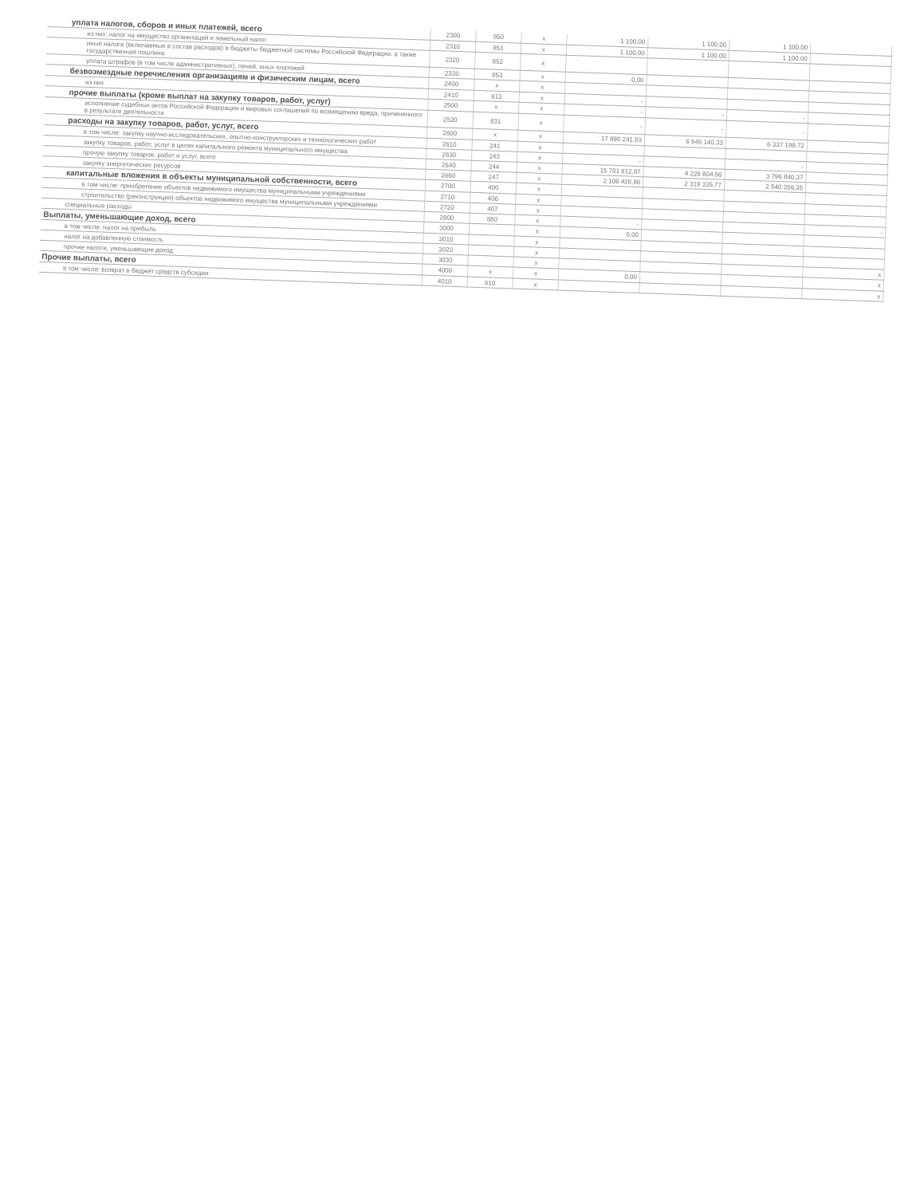| уплата налогов, сборов и иных платежей, всего | 2300 | 850 | x | 1 100,00 | 1 100,00 | 1 100,00 | |
| из них: налог на имущество организаций и земельный налог | 2310 | 851 | x | 1 100,00 | 1 100,00 | 1 100,00 | |
| иные налоги (включаемые в состав расходов) в бюджеты бюджетной системы Российской Федерации, а также государственная пошлина | 2320 | 852 | x | | | | |
| уплата штрафов (в том числе административных), пеней, иных платежей | 2330 | 853 | x | 0,00 | | | |
| безвозмездные перечисления организациям и физическим лицам, всего | 2400 | x | x | | | | |
| из них | 2410 | 613 | x | - | | | |
| прочие выплаты (кроме выплат на закупку товаров, работ, услуг) | 2500 | x | x | - | - | - | |
| исполнение судебных актов Российской Федерации и мировых соглашений по возмещению вреда, причиненного в результате деятельности | 2520 | 831 | x | - | - | - | |
| расходы на закупку товаров, работ, услуг, всего | 2600 | x | x | 17 890 241,83 | 6 546 140,33 | 6 337 199,72 | |
| в том числе: закупку научно-исследовательских, опытно-конструкторских и технологических работ | 2610 | 241 | x | | | | |
| закупку товаров, работ, услуг в целях капитального ремонта муниципального имущества | 2630 | 243 | x | - | | - | |
| прочую закупку товаров, работ и услуг, всего | 2640 | 244 | x | 15 781 812,87 | 4 226 804,56 | 3 796 840,37 | |
| закупку энергетических ресурсов | 2660 | 247 | x | 2 108 428,96 | 2 319 335,77 | 2 540 359,35 | |
| капитальные вложения в объекты муниципальной собственности, всего | 2700 | 400 | x | | | | |
| в том числе: приобретение объектов недвижимого имущества муниципальными учреждениями | 2710 | 406 | x | | | | |
| строительство (реконструкция) объектов недвижимого имущества муниципальными учреждениями | 2720 | 407 | x | | | | |
| специальные расходы | 2800 | 880 | x | - | | | - |
| Выплаты, уменьшающие доход, всего | 3000 | | x | 0,00 | | | |
| в том числе: налог на прибыль | 3010 | | x | | | | |
| налог на добавленную стоимость | 3020 | | x | | | | |
| прочие налоги, уменьшающие доход | 3030 | | x | | | | x |
| Прочие выплаты, всего | 4000 | x | x | 0,00 | | | x |
| в том числе: возврат в бюджет средств субсидии | 4010 | 610 | x | | | | x |